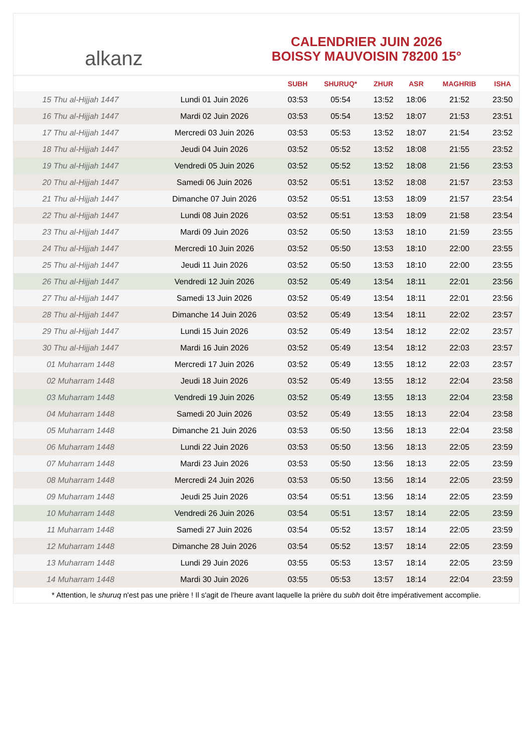alkanz
CALENDRIER JUIN 2026
BOISSY MAUVOISIN 78200 15°
| | | SUBH | SHURUQ* | ZHUR | ASR | MAGHRIB | ISHA |
| --- | --- | --- | --- | --- | --- | --- | --- |
| 15 Thu al-Hijjah 1447 | Lundi 01 Juin 2026 | 03:53 | 05:54 | 13:52 | 18:06 | 21:52 | 23:50 |
| 16 Thu al-Hijjah 1447 | Mardi 02 Juin 2026 | 03:53 | 05:54 | 13:52 | 18:07 | 21:53 | 23:51 |
| 17 Thu al-Hijjah 1447 | Mercredi 03 Juin 2026 | 03:53 | 05:53 | 13:52 | 18:07 | 21:54 | 23:52 |
| 18 Thu al-Hijjah 1447 | Jeudi 04 Juin 2026 | 03:52 | 05:52 | 13:52 | 18:08 | 21:55 | 23:52 |
| 19 Thu al-Hijjah 1447 | Vendredi 05 Juin 2026 | 03:52 | 05:52 | 13:52 | 18:08 | 21:56 | 23:53 |
| 20 Thu al-Hijjah 1447 | Samedi 06 Juin 2026 | 03:52 | 05:51 | 13:52 | 18:08 | 21:57 | 23:53 |
| 21 Thu al-Hijjah 1447 | Dimanche 07 Juin 2026 | 03:52 | 05:51 | 13:53 | 18:09 | 21:57 | 23:54 |
| 22 Thu al-Hijjah 1447 | Lundi 08 Juin 2026 | 03:52 | 05:51 | 13:53 | 18:09 | 21:58 | 23:54 |
| 23 Thu al-Hijjah 1447 | Mardi 09 Juin 2026 | 03:52 | 05:50 | 13:53 | 18:10 | 21:59 | 23:55 |
| 24 Thu al-Hijjah 1447 | Mercredi 10 Juin 2026 | 03:52 | 05:50 | 13:53 | 18:10 | 22:00 | 23:55 |
| 25 Thu al-Hijjah 1447 | Jeudi 11 Juin 2026 | 03:52 | 05:50 | 13:53 | 18:10 | 22:00 | 23:55 |
| 26 Thu al-Hijjah 1447 | Vendredi 12 Juin 2026 | 03:52 | 05:49 | 13:54 | 18:11 | 22:01 | 23:56 |
| 27 Thu al-Hijjah 1447 | Samedi 13 Juin 2026 | 03:52 | 05:49 | 13:54 | 18:11 | 22:01 | 23:56 |
| 28 Thu al-Hijjah 1447 | Dimanche 14 Juin 2026 | 03:52 | 05:49 | 13:54 | 18:11 | 22:02 | 23:57 |
| 29 Thu al-Hijjah 1447 | Lundi 15 Juin 2026 | 03:52 | 05:49 | 13:54 | 18:12 | 22:02 | 23:57 |
| 30 Thu al-Hijjah 1447 | Mardi 16 Juin 2026 | 03:52 | 05:49 | 13:54 | 18:12 | 22:03 | 23:57 |
| 01 Muharram 1448 | Mercredi 17 Juin 2026 | 03:52 | 05:49 | 13:55 | 18:12 | 22:03 | 23:57 |
| 02 Muharram 1448 | Jeudi 18 Juin 2026 | 03:52 | 05:49 | 13:55 | 18:12 | 22:04 | 23:58 |
| 03 Muharram 1448 | Vendredi 19 Juin 2026 | 03:52 | 05:49 | 13:55 | 18:13 | 22:04 | 23:58 |
| 04 Muharram 1448 | Samedi 20 Juin 2026 | 03:52 | 05:49 | 13:55 | 18:13 | 22:04 | 23:58 |
| 05 Muharram 1448 | Dimanche 21 Juin 2026 | 03:53 | 05:50 | 13:56 | 18:13 | 22:04 | 23:58 |
| 06 Muharram 1448 | Lundi 22 Juin 2026 | 03:53 | 05:50 | 13:56 | 18:13 | 22:05 | 23:59 |
| 07 Muharram 1448 | Mardi 23 Juin 2026 | 03:53 | 05:50 | 13:56 | 18:13 | 22:05 | 23:59 |
| 08 Muharram 1448 | Mercredi 24 Juin 2026 | 03:53 | 05:50 | 13:56 | 18:14 | 22:05 | 23:59 |
| 09 Muharram 1448 | Jeudi 25 Juin 2026 | 03:54 | 05:51 | 13:56 | 18:14 | 22:05 | 23:59 |
| 10 Muharram 1448 | Vendredi 26 Juin 2026 | 03:54 | 05:51 | 13:57 | 18:14 | 22:05 | 23:59 |
| 11 Muharram 1448 | Samedi 27 Juin 2026 | 03:54 | 05:52 | 13:57 | 18:14 | 22:05 | 23:59 |
| 12 Muharram 1448 | Dimanche 28 Juin 2026 | 03:54 | 05:52 | 13:57 | 18:14 | 22:05 | 23:59 |
| 13 Muharram 1448 | Lundi 29 Juin 2026 | 03:55 | 05:53 | 13:57 | 18:14 | 22:05 | 23:59 |
| 14 Muharram 1448 | Mardi 30 Juin 2026 | 03:55 | 05:53 | 13:57 | 18:14 | 22:04 | 23:59 |
* Attention, le shuruq n'est pas une prière ! Il s'agit de l'heure avant laquelle la prière du subh doit être impérativement accomplie.